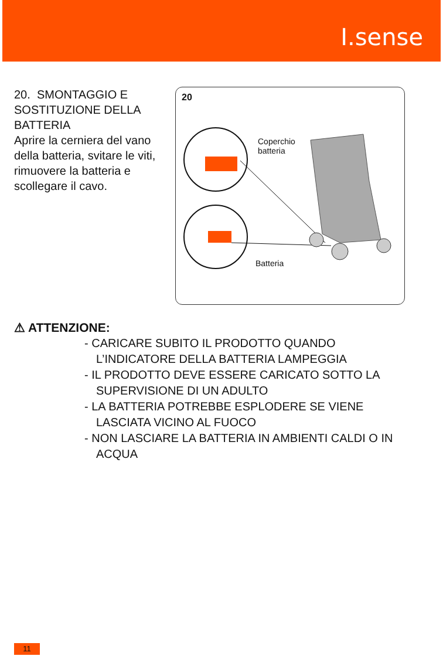I.sense
20. SMONTAGGIO E SOSTITUZIONE DELLA BATTERIA
Aprire la cerniera del vano della batteria, svitare le viti, rimuovere la batteria e scollegare il cavo.
20
Coperchio
batteria
Batteria
⚠ ATTENZIONE:
- CARICARE SUBITO IL PRODOTTO QUANDO L’INDICATORE DELLA BATTERIA LAMPEGGIA
- IL PRODOTTO DEVE ESSERE CARICATO SOTTO LA SUPERVISIONE DI UN ADULTO
- LA BATTERIA POTREBBE ESPLODERE SE VIENE LASCIATA VICINO AL FUOCO
- NON LASCIARE LA BATTERIA IN AMBIENTI CALDI O IN ACQUA
11